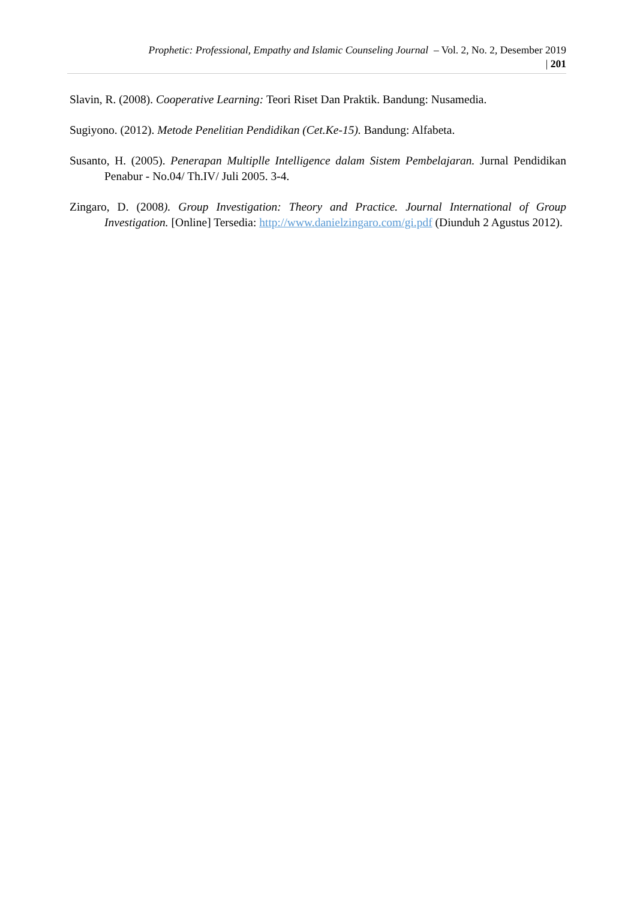Prophetic: Professional, Empathy and Islamic Counseling Journal – Vol. 2, No. 2, Desember 2019
| 201
Slavin, R. (2008). Cooperative Learning: Teori Riset Dan Praktik. Bandung: Nusamedia.
Sugiyono. (2012). Metode Penelitian Pendidikan (Cet.Ke-15). Bandung: Alfabeta.
Susanto, H. (2005). Penerapan Multiplle Intelligence dalam Sistem Pembelajaran. Jurnal Pendidikan Penabur - No.04/ Th.IV/ Juli 2005. 3-4.
Zingaro, D. (2008). Group Investigation: Theory and Practice. Journal International of Group Investigation. [Online] Tersedia: http://www.danielzingaro.com/gi.pdf (Diunduh 2 Agustus 2012).